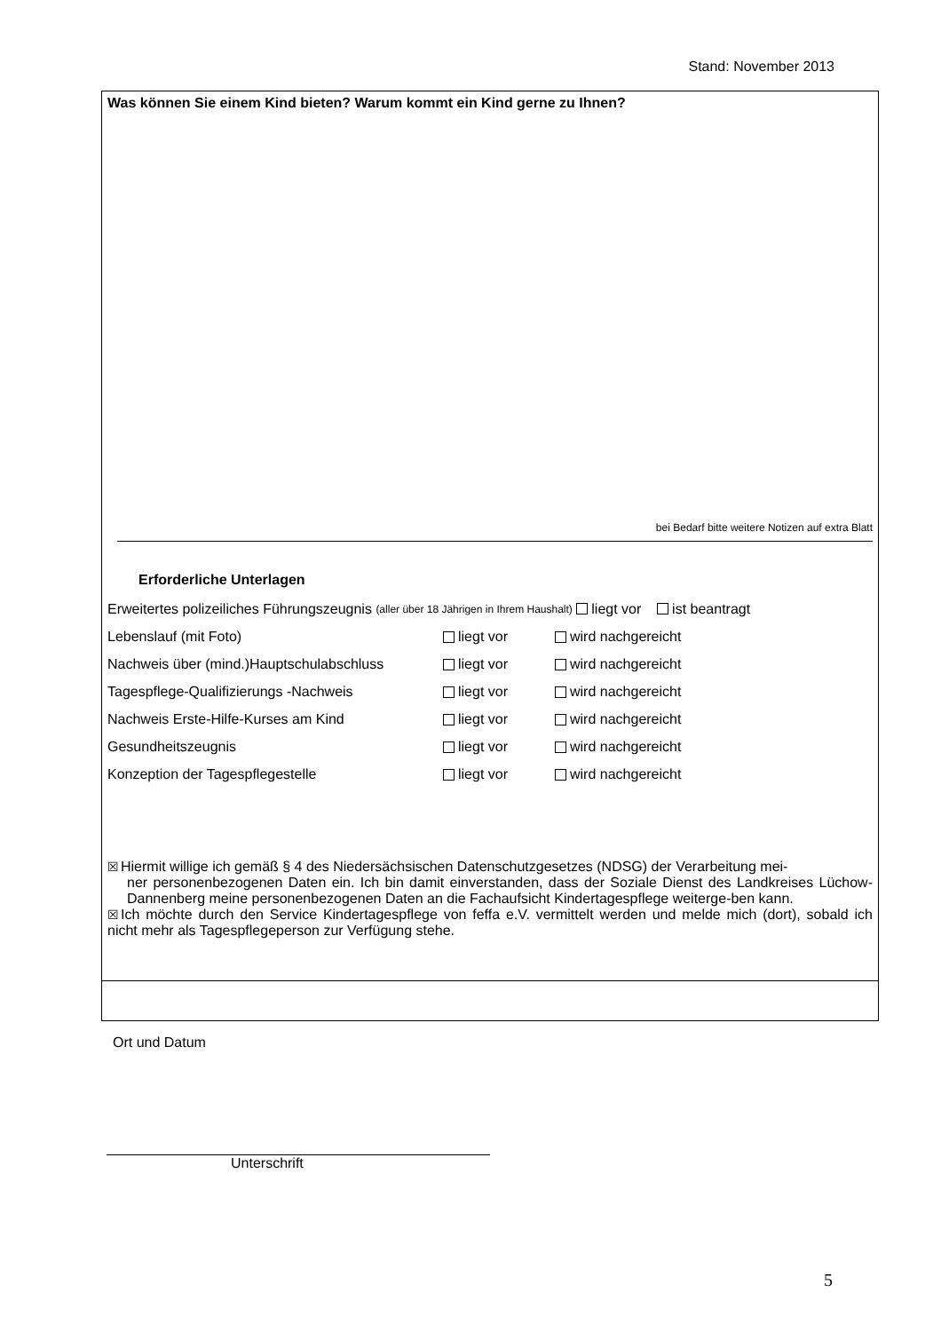Stand: November 2013
Was können Sie einem Kind bieten? Warum kommt ein Kind gerne zu Ihnen?
bei Bedarf bitte weitere Notizen auf extra Blatt
Erforderliche Unterlagen
Erweitertes polizeiliches Führungszeugnis (aller über 18 Jährigen in Ihrem Haushalt) liegt vor ist beantragt
Lebenslauf (mit Foto) liegt vor wird nachgereicht
Nachweis über (mind.)Hauptschulabschluss liegt vor wird nachgereicht
Tagespflege-Qualifizierungs -Nachweis liegt vor wird nachgereicht
Nachweis Erste-Hilfe-Kurses am Kind liegt vor wird nachgereicht
Gesundheitszeugnis liegt vor wird nachgereicht
Konzeption der Tagespflegestelle liegt vor wird nachgereicht
☒Hiermit willige ich gemäß § 4 des Niedersächsischen Datenschutzgesetzes (NDSG) der Verarbeitung mei-
ner personenbezogenen Daten ein. Ich bin damit einverstanden, dass der Soziale Dienst des Landkreises Lüchow-Dannenberg meine personenbezogenen Daten an die Fachaufsicht Kindertagespflege weiterge-ben kann.
☒Ich möchte durch den Service Kindertagespflege von feffa e.V. vermittelt werden und melde mich (dort), sobald ich nicht mehr als Tagespflegeperson zur Verfügung stehe.
Ort und Datum
Unterschrift
5